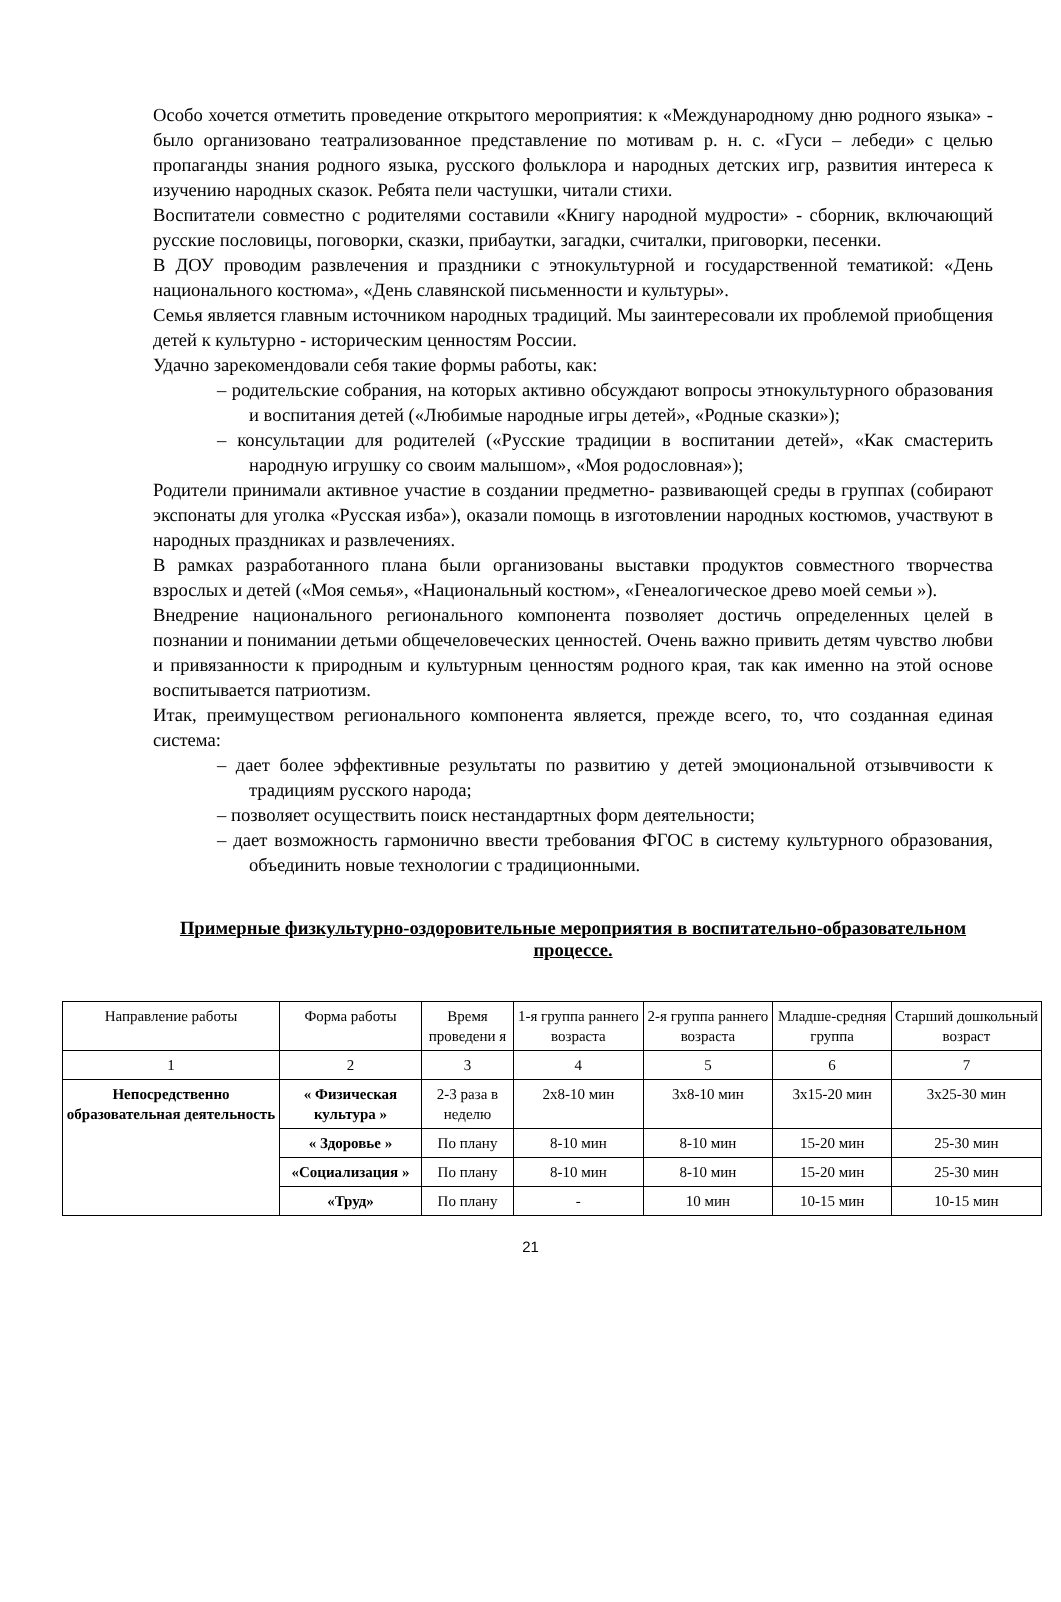Особо хочется отметить проведение открытого мероприятия: к «Международному дню родного языка» - было организовано театрализованное представление по мотивам р. н. с. «Гуси – лебеди» с целью пропаганды знания родного языка, русского фольклора и народных детских игр, развития интереса к изучению народных сказок. Ребята пели частушки, читали стихи.
Воспитатели совместно с родителями составили «Книгу народной мудрости» - сборник, включающий русские пословицы, поговорки, сказки, прибаутки, загадки, считалки, приговорки, песенки.
В ДОУ проводим развлечения и праздники с этнокультурной и государственной тематикой: «День национального костюма», «День славянской письменности и культуры».
Семья является главным источником народных традиций. Мы заинтересовали их проблемой приобщения детей к культурно - историческим ценностям России.
Удачно зарекомендовали себя такие формы работы, как:
– родительские собрания, на которых активно обсуждают вопросы этнокультурного образования и воспитания детей («Любимые народные игры детей», «Родные сказки»);
– консультации для родителей («Русские традиции в воспитании детей», «Как смастерить народную игрушку со своим малышом», «Моя родословная»);
Родители принимали активное участие в создании предметно- развивающей среды в группах (собирают экспонаты для уголка «Русская изба»), оказали помощь в изготовлении народных костюмов, участвуют в народных праздниках и развлечениях.
В рамках разработанного плана были организованы выставки продуктов совместного творчества взрослых и детей («Моя семья», «Национальный костюм», «Генеалогическое древо моей семьи »).
Внедрение национального регионального компонента позволяет достичь определенных целей в познании и понимании детьми общечеловеческих ценностей. Очень важно привить детям чувство любви и привязанности к природным и культурным ценностям родного края, так как именно на этой основе воспитывается патриотизм.
Итак, преимуществом регионального компонента является, прежде всего, то, что созданная единая система:
– дает более эффективные результаты по развитию у детей эмоциональной отзывчивости к традициям русского народа;
– позволяет осуществить поиск нестандартных форм деятельности;
– дает возможность гармонично ввести требования ФГОС в систему культурного образования, объединить новые технологии с традиционными.
Примерные физкультурно-оздоровительные мероприятия в воспитательно-образовательном процессе.
| Направление работы | Форма работы | Время проведени я | 1-я группа раннего возраста | 2-я группа раннего возраста | Младше-средняя группа | Старший дошкольный возраст |
| 1 | 2 | 3 | 4 | 5 | 6 | 7 |
| Непосредственно образовательная деятельность | « Физическая культура » | 2-3 раза в неделю | 2х8-10 мин | 3х8-10 мин | 3х15-20 мин | 3х25-30 мин |
| | « Здоровье » | По плану | 8-10 мин | 8-10 мин | 15-20 мин | 25-30 мин |
| | «Социализация » | По плану | 8-10 мин | 8-10 мин | 15-20 мин | 25-30 мин |
| | «Труд» | По плану | - | 10 мин | 10-15 мин | 10-15 мин |
21